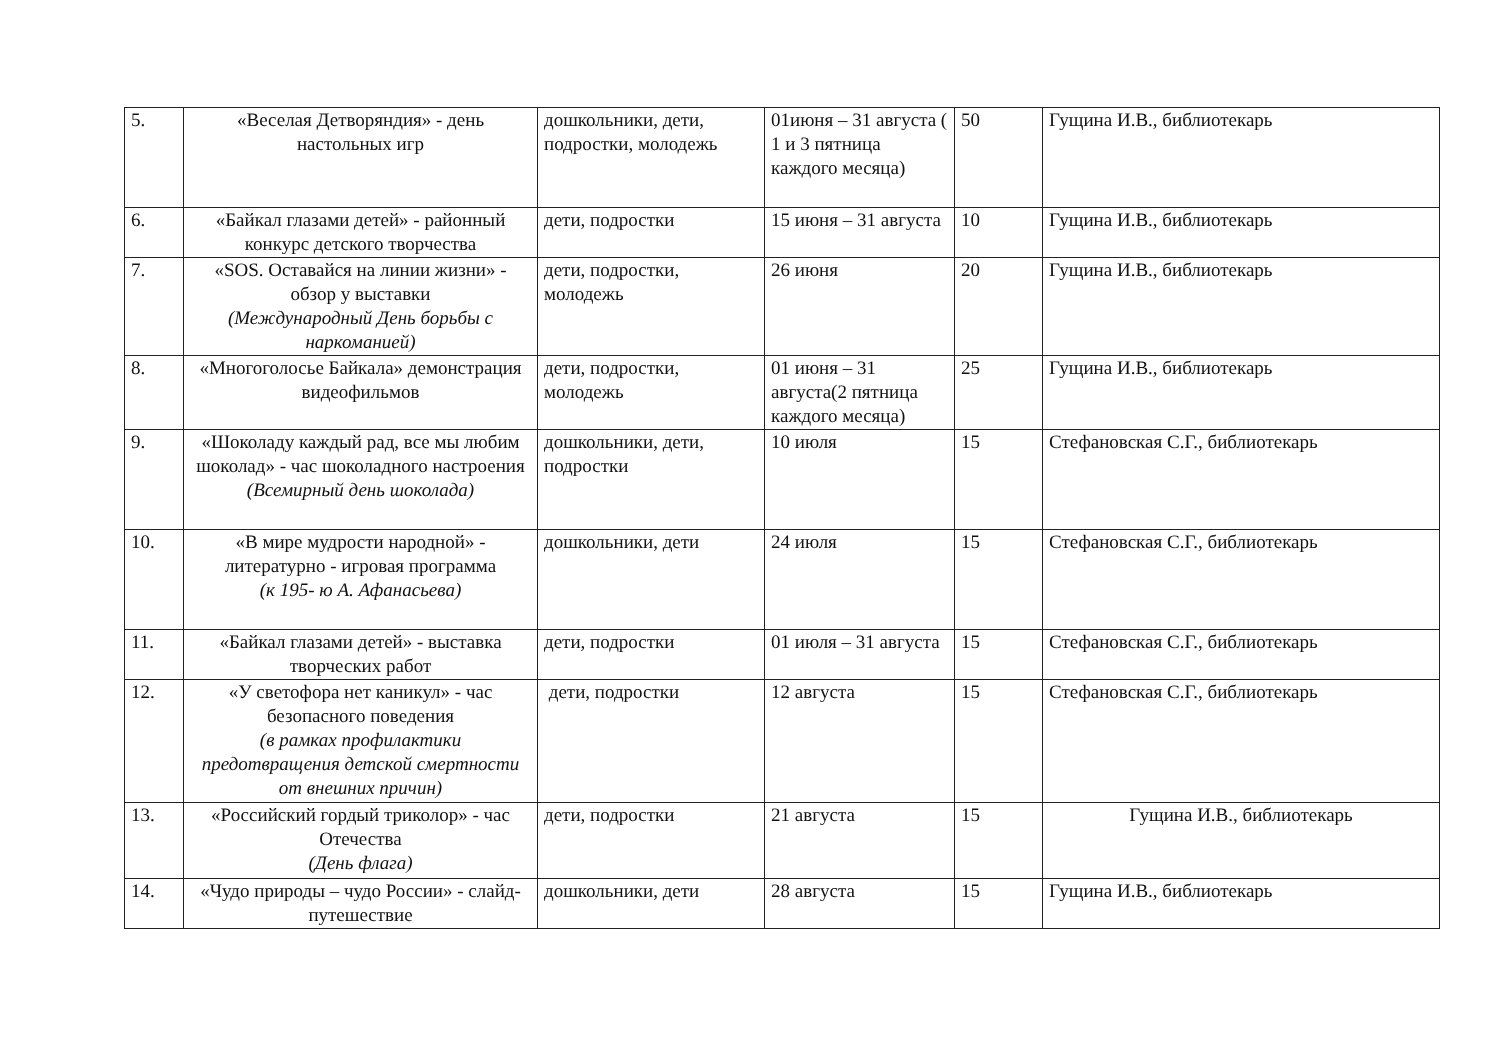| 5. | «Веселая Детворяндия» - день настольных игр | дошкольники, дети, подростки, молодежь | 01июня – 31 августа ( 1 и 3 пятница каждого месяца) | 50 | Гущина И.В., библиотекарь |
| 6. | «Байкал глазами детей» - районный конкурс детского творчества | дети, подростки | 15 июня – 31 августа | 10 | Гущина И.В., библиотекарь |
| 7. | «SOS. Оставайся на линии жизни» - обзор у выставки (Международный День борьбы с наркоманией) | дети, подростки, молодежь | 26 июня | 20 | Гущина И.В., библиотекарь |
| 8. | «Многоголосье Байкала» демонстрация видеофильмов | дети, подростки, молодежь | 01 июня – 31 августа(2 пятница каждого месяца) | 25 | Гущина И.В., библиотекарь |
| 9. | «Шоколаду каждый рад, все мы любим шоколад» - час шоколадного настроения (Всемирный день шоколада) | дошкольники, дети, подростки | 10 июля | 15 | Стефановская С.Г., библиотекарь |
| 10. | «В мире мудрости народной» - литературно - игровая программа (к 195- ю А. Афанасьева) | дошкольники, дети | 24 июля | 15 | Стефановская С.Г., библиотекарь |
| 11. | «Байкал глазами детей» - выставка творческих работ | дети, подростки | 01 июля – 31 августа | 15 | Стефановская С.Г., библиотекарь |
| 12. | «У светофора нет каникул» - час безопасного поведения (в рамках профилактики предотвращения детской смертности от внешних причин) | дети, подростки | 12 августа | 15 | Стефановская С.Г., библиотекарь |
| 13. | «Российский гордый триколор» - час Отечества (День флага) | дети, подростки | 21 августа | 15 | Гущина И.В., библиотекарь |
| 14. | «Чудо природы – чудо России» - слайд-путешествие | дошкольники, дети | 28 августа | 15 | Гущина И.В., библиотекарь |